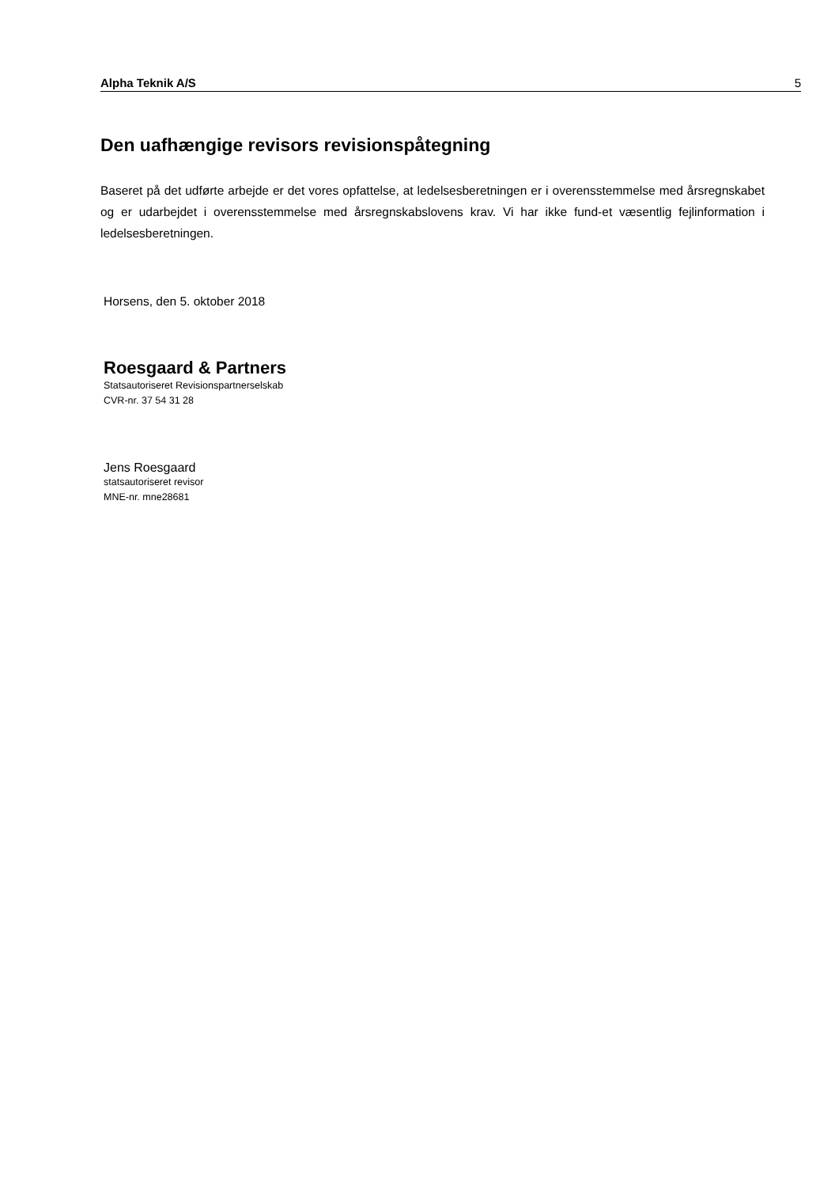Alpha Teknik A/S 5
Den uafhængige revisors revisionspåtegning
Baseret på det udførte arbejde er det vores opfattelse, at ledelsesberetningen er i overensstemmelse med årsregnskabet og er udarbejdet i overensstemmelse med årsregnskabslovens krav. Vi har ikke fund-et væsentlig fejlinformation i ledelsesberetningen.
Horsens, den 5. oktober 2018
Roesgaard & Partners
Statsautoriseret Revisionspartnerselskab
CVR-nr. 37 54 31 28
Jens Roesgaard
statsautoriseret revisor
MNE-nr. mne28681